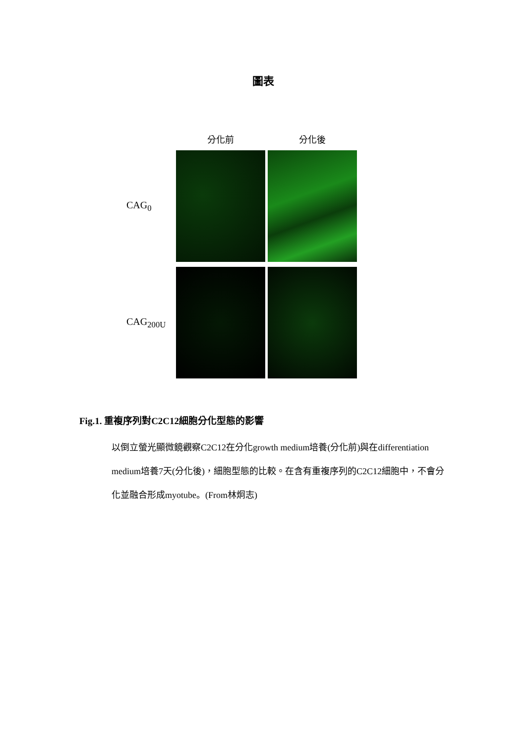圖表
分化前
分化後
CAG<sub>0</sub>
CAG<sub>200U</sub>
Fig.1. 重複序列對C2C12細胞分化型態的影響
以倒立螢光顯微鏡觀察C2C12在分化growth medium培養(分化前)與在differentiation medium培養7天(分化後)，細胞型態的比較。在含有重複序列的C2C12細胞中，不會分化並融合形成myotube。(From林炯志)